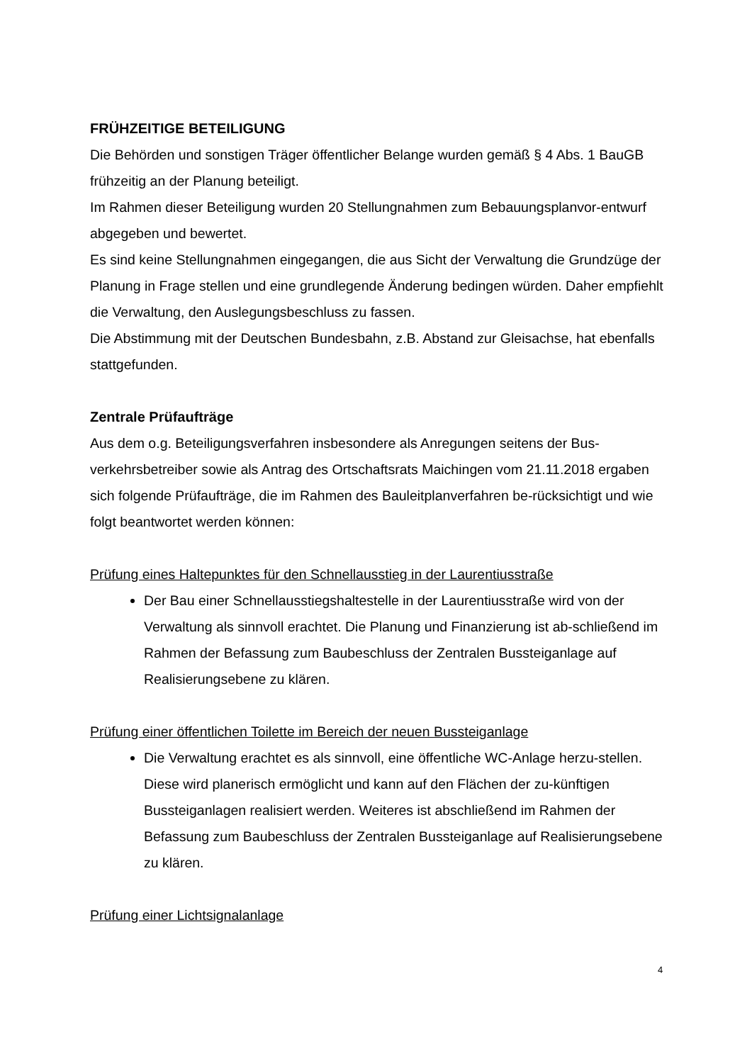FRÜHZEITIGE BETEILIGUNG
Die Behörden und sonstigen Träger öffentlicher Belange wurden gemäß § 4 Abs. 1 BauGB frühzeitig an der Planung beteiligt.
Im Rahmen dieser Beteiligung wurden 20 Stellungnahmen zum Bebauungsplanvor-entwurf abgegeben und bewertet.
Es sind keine Stellungnahmen eingegangen, die aus Sicht der Verwaltung die Grundzüge der Planung in Frage stellen und eine grundlegende Änderung bedingen würden. Daher empfiehlt die Verwaltung, den Auslegungsbeschluss zu fassen.
Die Abstimmung mit der Deutschen Bundesbahn, z.B. Abstand zur Gleisachse, hat ebenfalls stattgefunden.
Zentrale Prüfaufträge
Aus dem o.g. Beteiligungsverfahren insbesondere als Anregungen seitens der Bus-verkehrsbetreiber sowie als Antrag des Ortschaftsrats Maichingen vom 21.11.2018 ergaben sich folgende Prüfaufträge, die im Rahmen des Bauleitplanverfahren be-rücksichtigt und wie folgt beantwortet werden können:
Prüfung eines Haltepunktes für den Schnellausstieg in der Laurentiusstraße
Der Bau einer Schnellausstiegshaltestelle in der Laurentiusstraße wird von der Verwaltung als sinnvoll erachtet. Die Planung und Finanzierung ist ab-schließend im Rahmen der Befassung zum Baubeschluss der Zentralen Bussteiganlage auf Realisierungsebene zu klären.
Prüfung einer öffentlichen Toilette im Bereich der neuen Bussteiganlage
Die Verwaltung erachtet es als sinnvoll, eine öffentliche WC-Anlage herzu-stellen. Diese wird planerisch ermöglicht und kann auf den Flächen der zu-künftigen Bussteiganlagen realisiert werden. Weiteres ist abschließend im Rahmen der Befassung zum Baubeschluss der Zentralen Bussteiganlage auf Realisierungsebene zu klären.
Prüfung einer Lichtsignalanlage
4